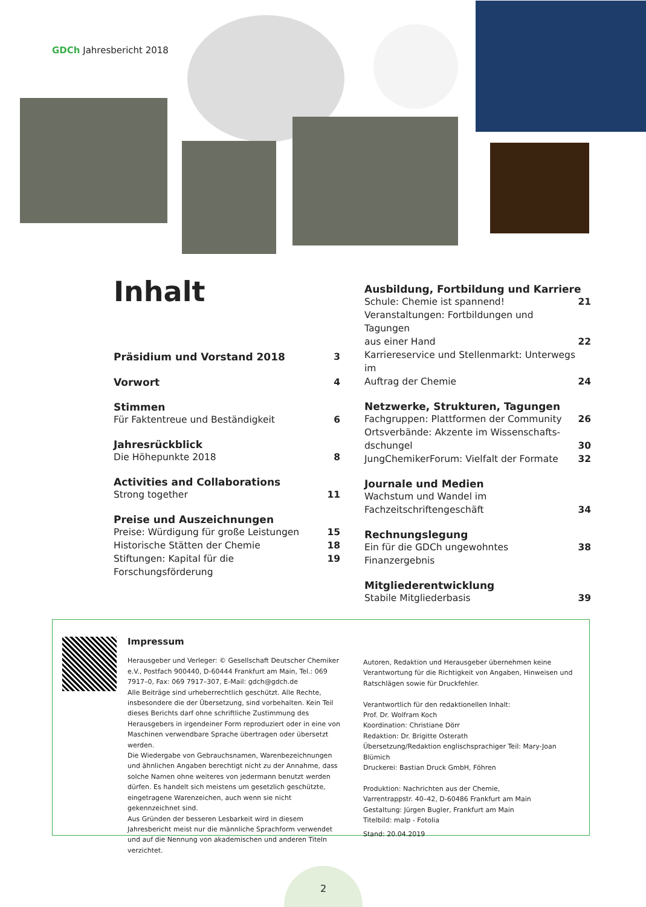GDCh Jahresbericht 2018
Inhalt
Präsidium und Vorstand 2018 3
Vorwort 4
Stimmen
Für Faktentreue und Beständigkeit 6
Jahresrückblick
Die Höhepunkte 2018 8
Activities and Collaborations
Strong together 11
Preise und Auszeichnungen
Preise: Würdigung für große Leistungen 15
Historische Stätten der Chemie 18
Stiftungen: Kapital für die Forschungsförderung 19
Ausbildung, Fortbildung und Karriere
Schule: Chemie ist spannend! 21
Veranstaltungen: Fortbildungen und Tagungen
aus einer Hand 22
Karriereservice und Stellenmarkt: Unterwegs im
Auftrag der Chemie 24
Netzwerke, Strukturen, Tagungen
Fachgruppen: Plattformen der Community 26
Ortsverbände: Akzente im Wissenschafts-
dschungel 30
JungChemikerForum: Vielfalt der Formate 32
Journale und Medien
Wachstum und Wandel im
Fachzeitschriftengeschäft 34
Rechnungslegung
Ein für die GDCh ungewohntes Finanzergebnis 38
Mitgliederentwicklung
Stabile Mitgliederbasis 39
Impressum
Herausgeber und Verleger: © Gesellschaft Deutscher Chemiker e.V., Postfach 900440, D-60444 Frankfurt am Main, Tel.: 069 7917–0, Fax: 069 7917–307, E-Mail: gdch@gdch.de
Alle Beiträge sind urheberrechtlich geschützt. Alle Rechte, insbesondere die der Übersetzung, sind vorbehalten. Kein Teil dieses Berichts darf ohne schriftliche Zustimmung des Herausgebers in irgendeiner Form reproduziert oder in eine von Maschinen verwendbare Sprache übertragen oder übersetzt werden.
Die Wiedergabe von Gebrauchsnamen, Warenbezeichnungen und ähnlichen Angaben berechtigt nicht zu der Annahme, dass solche Namen ohne weiteres von jedermann benutzt werden dürfen. Es handelt sich meistens um gesetzlich geschützte, eingetragene Warenzeichen, auch wenn sie nicht gekennzeichnet sind.
Aus Gründen der besseren Lesbarkeit wird in diesem Jahresbericht meist nur die männliche Sprachform verwendet und auf die Nennung von akademischen und anderen Titeln verzichtet.
Autoren, Redaktion und Herausgeber übernehmen keine Verantwortung für die Richtigkeit von Angaben, Hinweisen und Ratschlägen sowie für Druckfehler.
Verantwortlich für den redaktionellen Inhalt:
Prof. Dr. Wolfram Koch
Koordination: Christiane Dörr
Redaktion: Dr. Brigitte Osterath
Übersetzung/Redaktion englischsprachiger Teil: Mary-Joan Blümich
Druckerei: Bastian Druck GmbH, Föhren
Produktion: Nachrichten aus der Chemie,
Varrentrappstr. 40–42, D-60486 Frankfurt am Main
Gestaltung: Jürgen Bugler, Frankfurt am Main
Titelbild: malp - Fotolia
Stand: 20.04.2019
2